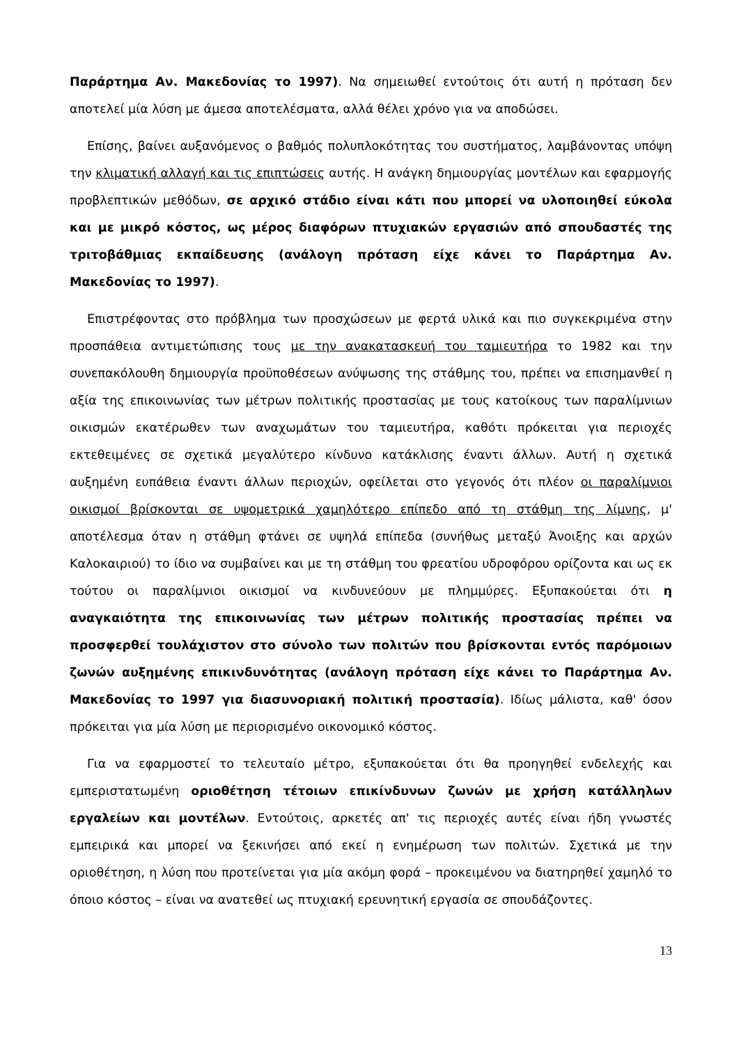Παράρτημα Αν. Μακεδονίας το 1997). Να σημειωθεί εντούτοις ότι αυτή η πρόταση δεν αποτελεί μία λύση με άμεσα αποτελέσματα, αλλά θέλει χρόνο για να αποδώσει.
Επίσης, βαίνει αυξανόμενος ο βαθμός πολυπλοκότητας του συστήματος, λαμβάνοντας υπόψη την κλιματική αλλαγή και τις επιπτώσεις αυτής. Η ανάγκη δημιουργίας μοντέλων και εφαρμογής προβλεπτικών μεθόδων, σε αρχικό στάδιο είναι κάτι που μπορεί να υλοποιηθεί εύκολα και με μικρό κόστος, ως μέρος διαφόρων πτυχιακών εργασιών από σπουδαστές της τριτοβάθμιας εκπαίδευσης (ανάλογη πρόταση είχε κάνει το Παράρτημα Αν. Μακεδονίας το 1997).
Επιστρέφοντας στο πρόβλημα των προσχώσεων με φερτά υλικά και πιο συγκεκριμένα στην προσπάθεια αντιμετώπισης τους με την ανακατασκευή του ταμιευτήρα το 1982 και την συνεπακόλουθη δημιουργία προϋποθέσεων ανύψωσης της στάθμης του, πρέπει να επισημανθεί η αξία της επικοινωνίας των μέτρων πολιτικής προστασίας με τους κατοίκους των παραλίμνιων οικισμών εκατέρωθεν των αναχωμάτων του ταμιευτήρα, καθότι πρόκειται για περιοχές εκτεθειμένες σε σχετικά μεγαλύτερο κίνδυνο κατάκλισης έναντι άλλων. Αυτή η σχετικά αυξημένη ευπάθεια έναντι άλλων περιοχών, οφείλεται στο γεγονός ότι πλέον οι παραλίμνιοι οικισμοί βρίσκονται σε υψομετρικά χαμηλότερο επίπεδο από τη στάθμη της λίμνης, μ' αποτέλεσμα όταν η στάθμη φτάνει σε υψηλά επίπεδα (συνήθως μεταξύ Άνοιξης και αρχών Καλοκαιριού) το ίδιο να συμβαίνει και με τη στάθμη του φρεατίου υδροφόρου ορίζοντα και ως εκ τούτου οι παραλίμνιοι οικισμοί να κινδυνεύουν με πλημμύρες. Εξυπακούεται ότι η αναγκαιότητα της επικοινωνίας των μέτρων πολιτικής προστασίας πρέπει να προσφερθεί τουλάχιστον στο σύνολο των πολιτών που βρίσκονται εντός παρόμοιων ζωνών αυξημένης επικινδυνότητας (ανάλογη πρόταση είχε κάνει το Παράρτημα Αν. Μακεδονίας το 1997 για διασυνοριακή πολιτική προστασία). Ιδίως μάλιστα, καθ' όσον πρόκειται για μία λύση με περιορισμένο οικονομικό κόστος.
Για να εφαρμοστεί το τελευταίο μέτρο, εξυπακούεται ότι θα προηγηθεί ενδελεχής και εμπεριστατωμένη οριοθέτηση τέτοιων επικίνδυνων ζωνών με χρήση κατάλληλων εργαλείων και μοντέλων. Εντούτοις, αρκετές απ' τις περιοχές αυτές είναι ήδη γνωστές εμπειρικά και μπορεί να ξεκινήσει από εκεί η ενημέρωση των πολιτών. Σχετικά με την οριοθέτηση, η λύση που προτείνεται για μία ακόμη φορά – προκειμένου να διατηρηθεί χαμηλό το όποιο κόστος – είναι να ανατεθεί ως πτυχιακή ερευνητική εργασία σε σπουδάζοντες.
13